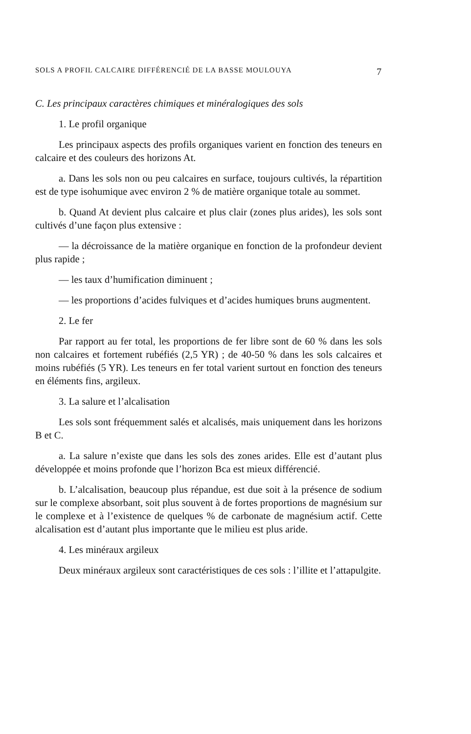SOLS A PROFIL CALCAIRE DIFFÉRENCIÉ DE LA BASSE MOULOUYA 7
C. Les principaux caractères chimiques et minéralogiques des sols
1. Le profil organique
Les principaux aspects des profils organiques varient en fonction des teneurs en calcaire et des couleurs des horizons At.
a. Dans les sols non ou peu calcaires en surface, toujours cultivés, la répartition est de type isohumique avec environ 2 % de matière organique totale au sommet.
b. Quand At devient plus calcaire et plus clair (zones plus arides), les sols sont cultivés d’une façon plus extensive :
— la décroissance de la matière organique en fonction de la profondeur devient plus rapide ;
— les taux d’humification diminuent ;
— les proportions d’acides fulviques et d’acides humiques bruns augmentent.
2. Le fer
Par rapport au fer total, les proportions de fer libre sont de 60 % dans les sols non calcaires et fortement rubéfiés (2,5 YR) ; de 40-50 % dans les sols calcaires et moins rubéfiés (5 YR). Les teneurs en fer total varient surtout en fonction des teneurs en éléments fins, argileux.
3. La salure et l’alcalisation
Les sols sont fréquemment salés et alcalisés, mais uniquement dans les horizons B et C.
a. La salure n’existe que dans les sols des zones arides. Elle est d’autant plus développée et moins profonde que l’horizon Bca est mieux différencié.
b. L’alcalisation, beaucoup plus répandue, est due soit à la présence de sodium sur le complexe absorbant, soit plus souvent à de fortes proportions de magnésium sur le complexe et à l’existence de quelques % de carbonate de magnésium actif. Cette alcalisation est d’autant plus importante que le milieu est plus aride.
4. Les minéraux argileux
Deux minéraux argileux sont caractéristiques de ces sols : l’illite et l’attapulgite.